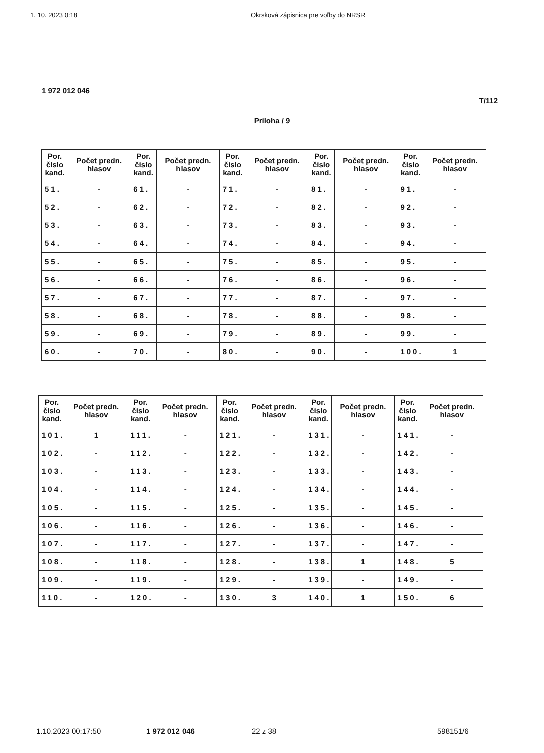1. 10. 2023 0:18 Okrsková zápisnica pre voľby do NRSR
1 972 012 046
T/112
Príloha / 9
| Por. číslo kand. | Počet predn. hlasov | Por. číslo kand. | Počet predn. hlasov | Por. číslo kand. | Počet predn. hlasov | Por. číslo kand. | Počet predn. hlasov | Por. číslo kand. | Počet predn. hlasov |
| --- | --- | --- | --- | --- | --- | --- | --- | --- | --- |
| 51. | - | 61. | - | 71. | - | 81. | - | 91. | - |
| 52. | - | 62. | - | 72. | - | 82. | - | 92. | - |
| 53. | - | 63. | - | 73. | - | 83. | - | 93. | - |
| 54. | - | 64. | - | 74. | - | 84. | - | 94. | - |
| 55. | - | 65. | - | 75. | - | 85. | - | 95. | - |
| 56. | - | 66. | - | 76. | - | 86. | - | 96. | - |
| 57. | - | 67. | - | 77. | - | 87. | - | 97. | - |
| 58. | - | 68. | - | 78. | - | 88. | - | 98. | - |
| 59. | - | 69. | - | 79. | - | 89. | - | 99. | - |
| 60. | - | 70. | - | 80. | - | 90. | - | 100. | 1 |
| Por. číslo kand. | Počet predn. hlasov | Por. číslo kand. | Počet predn. hlasov | Por. číslo kand. | Počet predn. hlasov | Por. číslo kand. | Počet predn. hlasov | Por. číslo kand. | Počet predn. hlasov |
| --- | --- | --- | --- | --- | --- | --- | --- | --- | --- |
| 101. | 1 | 111. | - | 121. | - | 131. | - | 141. | - |
| 102. | - | 112. | - | 122. | - | 132. | - | 142. | - |
| 103. | - | 113. | - | 123. | - | 133. | - | 143. | - |
| 104. | - | 114. | - | 124. | - | 134. | - | 144. | - |
| 105. | - | 115. | - | 125. | - | 135. | - | 145. | - |
| 106. | - | 116. | - | 126. | - | 136. | - | 146. | - |
| 107. | - | 117. | - | 127. | - | 137. | - | 147. | - |
| 108. | - | 118. | - | 128. | - | 138. | 1 | 148. | 5 |
| 109. | - | 119. | - | 129. | - | 139. | - | 149. | - |
| 110. | - | 120. | - | 130. | 3 | 140. | 1 | 150. | 6 |
1.10.2023 00:17:50 1 972 012 046 22 z 38 598151/6